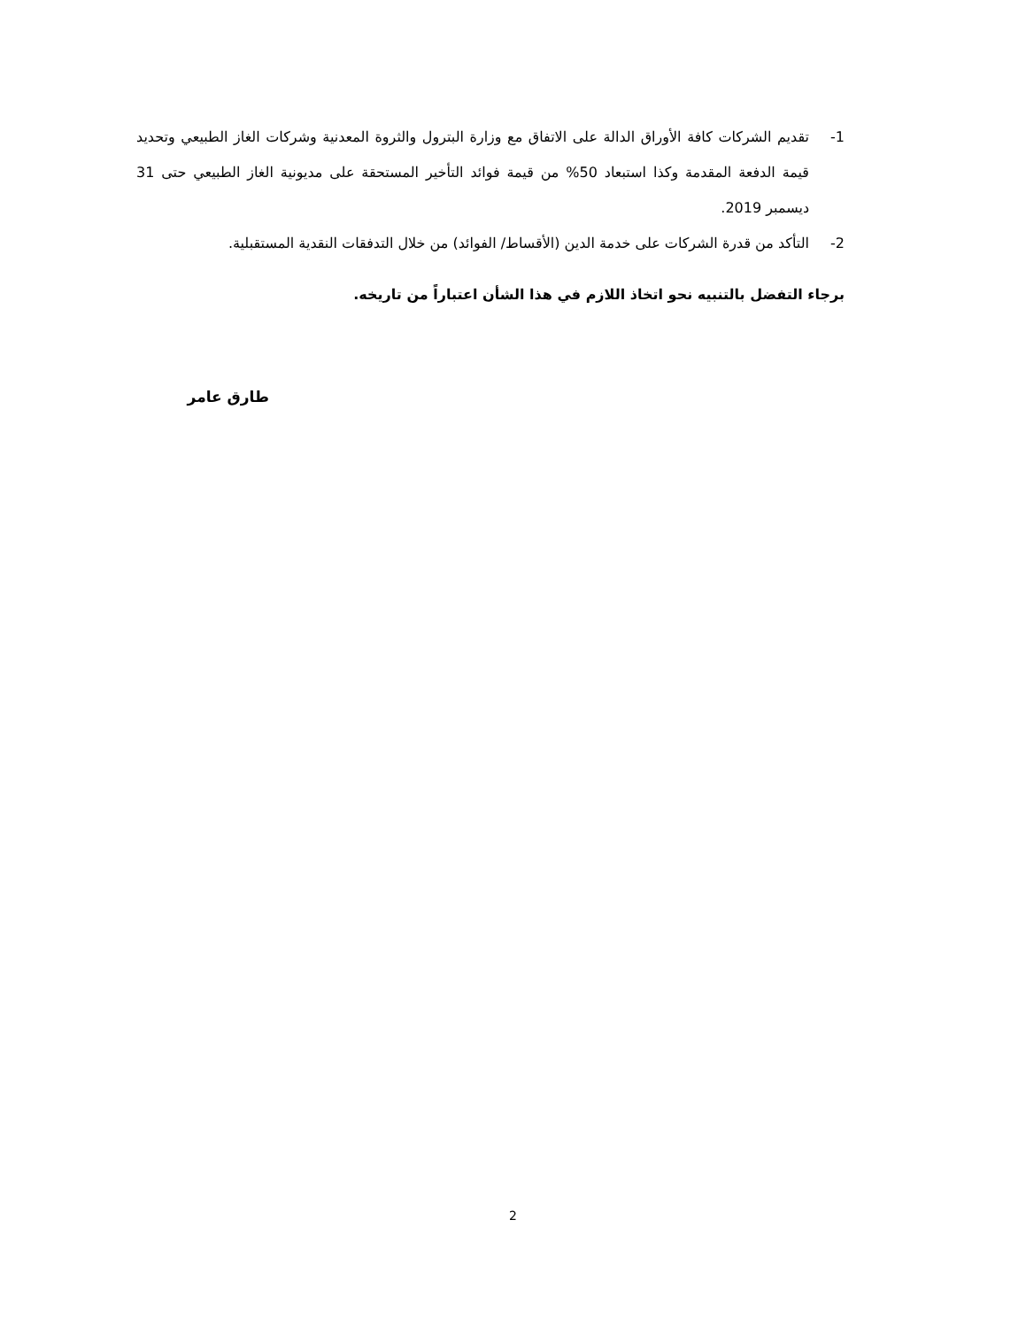1- تقديم الشركات كافة الأوراق الدالة على الاتفاق مع وزارة البترول والثروة المعدنية وشركات الغاز الطبيعي وتحديد قيمة الدفعة المقدمة وكذا استبعاد 50% من قيمة فوائد التأخير المستحقة على مديونية الغاز الطبيعي حتى 31 ديسمبر 2019.
2- التأكد من قدرة الشركات على خدمة الدين (الأقساط/ الفوائد) من خلال التدفقات النقدية المستقبلية.
برجاء التفضل بالتنبيه نحو اتخاذ اللازم في هذا الشأن اعتباراً من تاريخه.
طارق عامر
2